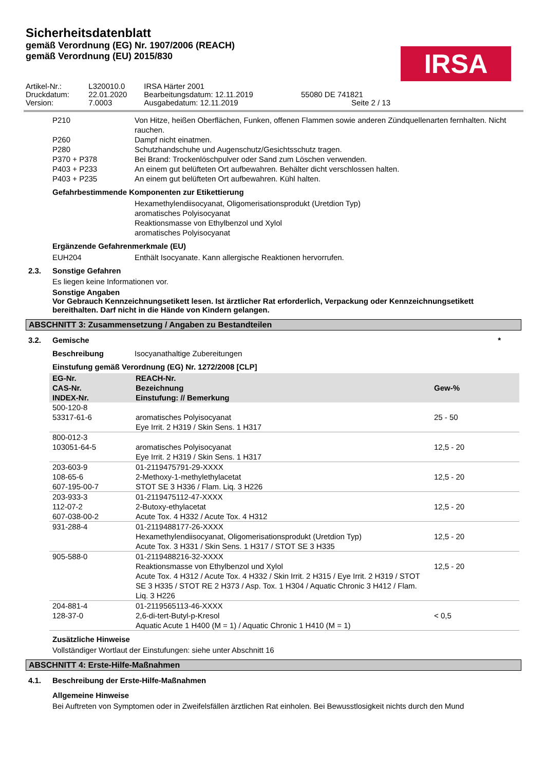Sicherheitsdatenblatt
gemäß Verordnung (EG) Nr. 1907/2006 (REACH)
gemäß Verordnung (EU) 2015/830
IRSA
| Artikel-Nr.: | L320010.0 | IRSA Härter 2001 | |
| Druckdatum: | 22.01.2020 | Bearbeitungsdatum: 12.11.2019 | 55080 DE 741821 |
| Version: | 7.0003 | Ausgabedatum: 12.11.2019 | Seite 2 / 13 |
P210 Von Hitze, heißen Oberflächen, Funken, offenen Flammen sowie anderen Zündquellenarten fernhalten. Nicht rauchen.
P260 Dampf nicht einatmen.
P280 Schutzhandschuhe und Augenschutz/Gesichtsschutz tragen.
P370 + P378 Bei Brand: Trockenlöschpulver oder Sand zum Löschen verwenden.
P403 + P233 An einem gut belüfteten Ort aufbewahren. Behälter dicht verschlossen halten.
P403 + P235 An einem gut belüfteten Ort aufbewahren. Kühl halten.
Gefahrbestimmende Komponenten zur Etikettierung
Hexamethylendiisocyanat, Oligomerisationsprodukt (Uretdion Typ)
aromatisches Polyisocyanat
Reaktionsmasse von Ethylbenzol und Xylol
aromatisches Polyisocyanat
Ergänzende Gefahrenmerkmale (EU)
EUH204 Enthält Isocyanate. Kann allergische Reaktionen hervorrufen.
2.3. Sonstige Gefahren
Es liegen keine Informationen vor.
Sonstige Angaben
Vor Gebrauch Kennzeichnungsetikett lesen. Ist ärztlicher Rat erforderlich, Verpackung oder Kennzeichnungsetikett bereithalten. Darf nicht in die Hände von Kindern gelangen.
ABSCHNITT 3: Zusammensetzung / Angaben zu Bestandteilen
3.2. Gemische *
Beschreibung Isocyanathaltige Zubereitungen
Einstufung gemäß Verordnung (EG) Nr. 1272/2008 [CLP]
| EG-Nr. CAS-Nr. INDEX-Nr. | REACH-Nr. Bezeichnung Einstufung: // Bemerkung | Gew-% |
| --- | --- | --- |
| 500-120-8 53317-61-6 | aromatisches Polyisocyanat Eye Irrit. 2 H319 / Skin Sens. 1 H317 | 25 - 50 |
| 800-012-3 103051-64-5 | aromatisches Polyisocyanat Eye Irrit. 2 H319 / Skin Sens. 1 H317 | 12,5 - 20 |
| 203-603-9 108-65-6 607-195-00-7 | 01-2119475791-29-XXXX 2-Methoxy-1-methylethylacetat STOT SE 3 H336 / Flam. Liq. 3 H226 | 12,5 - 20 |
| 203-933-3 112-07-2 607-038-00-2 | 01-2119475112-47-XXXX 2-Butoxy-ethylacetat Acute Tox. 4 H332 / Acute Tox. 4 H312 | 12,5 - 20 |
| 931-288-4 | 01-2119488177-26-XXXX Hexamethylendiisocyanat, Oligomerisationsprodukt (Uretdion Typ) Acute Tox. 3 H331 / Skin Sens. 1 H317 / STOT SE 3 H335 | 12,5 - 20 |
| 905-588-0 | 01-2119488216-32-XXXX Reaktionsmasse von Ethylbenzol und Xylol Acute Tox. 4 H312 / Acute Tox. 4 H332 / Skin Irrit. 2 H315 / Eye Irrit. 2 H319 / STOT SE 3 H335 / STOT RE 2 H373 / Asp. Tox. 1 H304 / Aquatic Chronic 3 H412 / Flam. Liq. 3 H226 | 12,5 - 20 |
| 204-881-4 128-37-0 | 01-2119565113-46-XXXX 2,6-di-tert-Butyl-p-Kresol Aquatic Acute 1 H400 (M = 1) / Aquatic Chronic 1 H410 (M = 1) | < 0,5 |
Zusätzliche Hinweise
Vollständiger Wortlaut der Einstufungen: siehe unter Abschnitt 16
ABSCHNITT 4: Erste-Hilfe-Maßnahmen
4.1. Beschreibung der Erste-Hilfe-Maßnahmen
Allgemeine Hinweise
Bei Auftreten von Symptomen oder in Zweifelsfällen ärztlichen Rat einholen. Bei Bewusstlosigkeit nichts durch den Mund